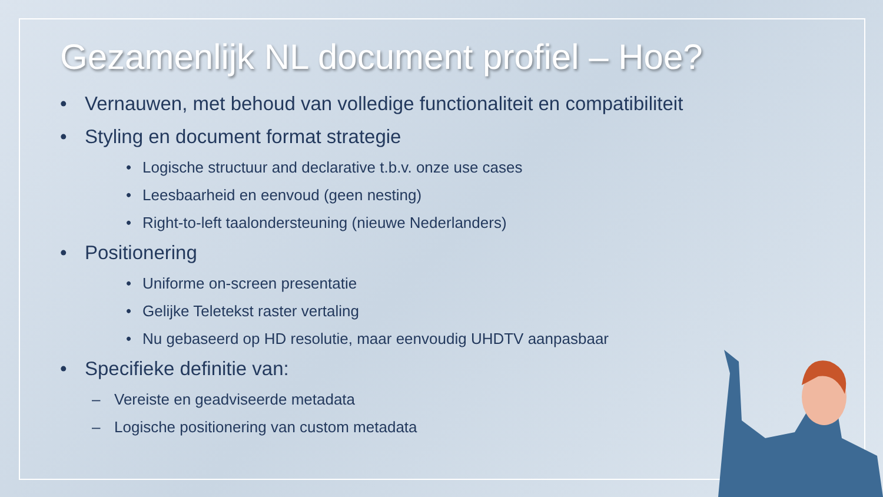Gezamenlijk NL document profiel – Hoe?
• Vernauwen, met behoud van volledige functionaliteit en compatibiliteit
• Styling en document format strategie
• Logische structuur and declarative t.b.v. onze use cases
• Leesbaarheid en eenvoud (geen nesting)
• Right-to-left taalondersteuning (nieuwe Nederlanders)
• Positionering
• Uniforme on-screen presentatie
• Gelijke Teletekst raster vertaling
• Nu gebaseerd op HD resolutie, maar eenvoudig UHDTV aanpasbaar
• Specifieke definitie van:
– Vereiste en geadviseerde metadata
– Logische positionering van custom metadata